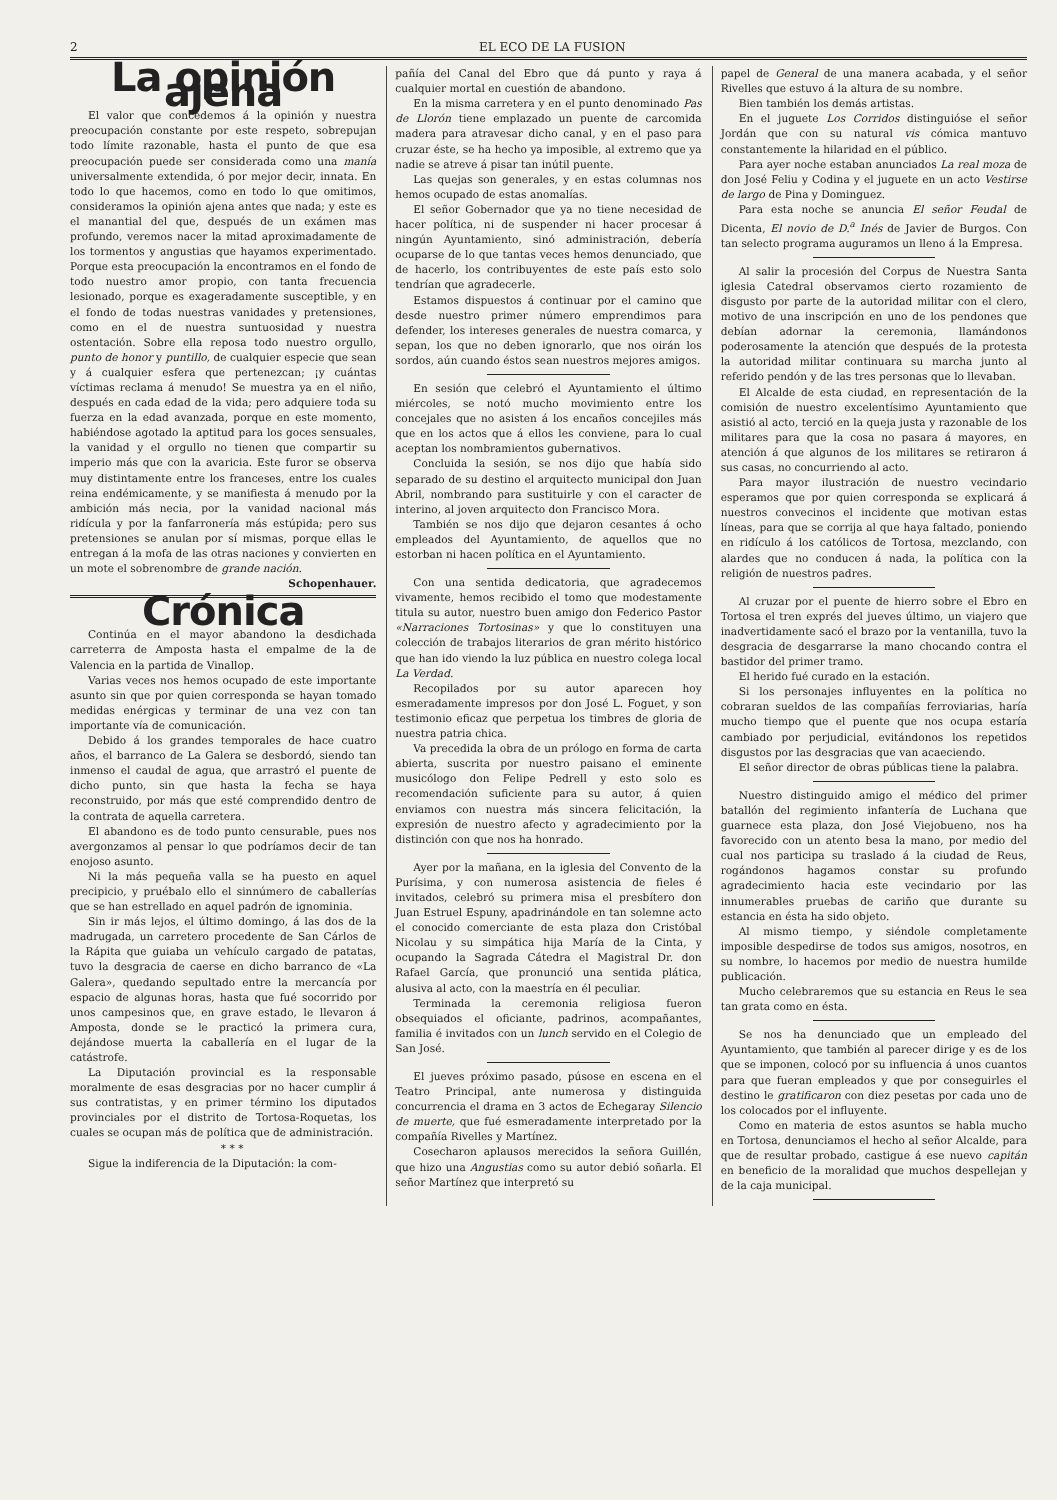2 EL ECO DE LA FUSION
La opinión ajena
El valor que concedemos á la opinión y nuestra preocupación constante por este respeto, sobrepujan todo límite razonable, hasta el punto de que esa preocupación puede ser considerada como una manía universalmente extendida, ó por mejor decir, innata. En todo lo que hacemos, como en todo lo que omitimos, consideramos la opinión ajena antes que nada; y este es el manantial del que, después de un exámen mas profundo, veremos nacer la mitad aproximadamente de los tormentos y angustias que hayamos experimentado. Porque esta preocupación la encontramos en el fondo de todo nuestro amor propio, con tanta frecuencia lesionado, porque es exageradamente susceptible, y en el fondo de todas nuestras vanidades y pretensiones, como en el de nuestra suntuosidad y nuestra ostentación. Sobre ella reposa todo nuestro orgullo, punto de honor y puntillo, de cualquier especie que sean y á cualquier esfera que pertenezcan; ¡y cuántas víctimas reclama á menudo! Se muestra ya en el niño, después en cada edad de la vida; pero adquiere toda su fuerza en la edad avanzada, porque en este momento, habiéndose agotado la aptitud para los goces sensuales, la vanidad y el orgullo no tienen que compartir su imperio más que con la avaricia. Este furor se observa muy distintamente entre los franceses, entre los cuales reina endémicamente, y se manifiesta á menudo por la ambición más necia, por la vanidad nacional más ridícula y por la fanfarronería más estúpida; pero sus pretensiones se anulan por sí mismas, porque ellas le entregan á la mofa de las otras naciones y convierten en un mote el sobrenombre de grande nación.
Schopenhauer.
Crónica
Continúa en el mayor abandono la desdichada carreterra de Amposta hasta el empalme de la de Valencia en la partida de Vinallop.
Varias veces nos hemos ocupado de este importante asunto sin que por quien corresponda se hayan tomado medidas enérgicas y terminar de una vez con tan importante vía de comunicación.
Debido á los grandes temporales de hace cuatro años, el barranco de La Galera se desbordó, siendo tan inmenso el caudal de agua, que arrastró el puente de dicho punto, sin que hasta la fecha se haya reconstruido, por más que esté comprendido dentro de la contrata de aquella carretera.
El abandono es de todo punto censurable, pues nos avergonzamos al pensar lo que podríamos decir de tan enojoso asunto.
Ni la más pequeña valla se ha puesto en aquel precipicio, y pruébalo ello el sinnúmero de caballerías que se han estrellado en aquel padrón de ignominia.
Sin ir más lejos, el último domingo, á las dos de la madrugada, un carretero procedente de San Cárlos de la Rápita que guiaba un vehículo cargado de patatas, tuvo la desgracia de caerse en dicho barranco de «La Galera», quedando sepultado entre la mercancía por espacio de algunas horas, hasta que fué socorrido por unos campesinos que, en grave estado, le llevaron á Amposta, donde se le practicó la primera cura, dejándose muerta la caballería en el lugar de la catástrofe.
La Diputación provincial es la responsable moralmente de esas desgracias por no hacer cumplir á sus contratistas, y en primer término los diputados provinciales por el distrito de Tortosa-Roquetas, los cuales se ocupan más de política que de administración.
* * *
Sigue la indiferencia de la Diputación: la com-
pañía del Canal del Ebro que dá punto y raya á cualquier mortal en cuestión de abandono.
En la misma carretera y en el punto denominado Pas de Llorón tiene emplazado un puente de carcomida madera para atravesar dicho canal, y en el paso para cruzar éste, se ha hecho ya imposible, al extremo que ya nadie se atreve á pisar tan inútil puente.
Las quejas son generales, y en estas columnas nos hemos ocupado de estas anomalías.
El señor Gobernador que ya no tiene necesidad de hacer política, ni de suspender ni hacer procesar á ningún Ayuntamiento, sinó administración, debería ocuparse de lo que tantas veces hemos denunciado, que de hacerlo, los contribuyentes de este país esto solo tendrían que agradecerle.
Estamos dispuestos á continuar por el camino que desde nuestro primer número emprendimos para defender, los intereses generales de nuestra comarca, y sepan, los que no deben ignorarlo, que nos oirán los sordos, aún cuando éstos sean nuestros mejores amigos.
En sesión que celebró el Ayuntamiento el último miércoles, se notó mucho movimiento entre los concejales que no asisten á los encaños concejiles más que en los actos que á ellos les conviene, para lo cual aceptan los nombramientos gubernativos.
Concluida la sesión, se nos dijo que había sido separado de su destino el arquitecto municipal don Juan Abril, nombrando para sustituirle y con el caracter de interino, al joven arquitecto don Francisco Mora.
También se nos dijo que dejaron cesantes á ocho empleados del Ayuntamiento, de aquellos que no estorban ni hacen política en el Ayuntamiento.
Con una sentida dedicatoria, que agradecemos vivamente, hemos recibido el tomo que modestamente titula su autor, nuestro buen amigo don Federico Pastor «Narraciones Tortosinas» y que lo constituyen una colección de trabajos literarios de gran mérito histórico que han ido viendo la luz pública en nuestro colega local La Verdad.
Recopilados por su autor aparecen hoy esmeradamente impresos por don José L. Foguet, y son testimonio eficaz que perpetua los timbres de gloria de nuestra patria chica.
Va precedida la obra de un prólogo en forma de carta abierta, suscrita por nuestro paisano el eminente musicólogo don Felipe Pedrell y esto solo es recomendación suficiente para su autor, á quien enviamos con nuestra más sincera felicitación, la expresión de nuestro afecto y agradecimiento por la distinción con que nos ha honrado.
Ayer por la mañana, en la iglesia del Convento de la Purísima, y con numerosa asistencia de fieles é invitados, celebró su primera misa el presbítero don Juan Estruel Espuny, apadrinándole en tan solemne acto el conocido comerciante de esta plaza don Cristóbal Nicolau y su simpática hija María de la Cinta, y ocupando la Sagrada Cátedra el Magistral Dr. don Rafael García, que pronunció una sentida plática, alusiva al acto, con la maestría en él peculiar.
Terminada la ceremonia religiosa fueron obsequiados el oficiante, padrinos, acompañantes, familia é invitados con un lunch servido en el Colegio de San José.
El jueves próximo pasado, púsose en escena en el Teatro Principal, ante numerosa y distinguida concurrencia el drama en 3 actos de Echegaray Silencio de muerte, que fué esmeradamente interpretado por la compañía Rivelles y Martínez.
Cosecharon aplausos merecidos la señora Guillén, que hizo una Angustias como su autor debió soñarla. El señor Martínez que interpretó su
papel de General de una manera acabada, y el señor Rivelles que estuvo á la altura de su nombre.
Bien también los demás artistas.
En el juguete Los Corridos distinguióse el señor Jordán que con su natural vis cómica mantuvo constantemente la hilaridad en el público.
Para ayer noche estaban anunciados La real moza de don José Feliu y Codina y el juguete en un acto Vestirse de largo de Pina y Dominguez.
Para esta noche se anuncia El señor Feudal de Dicenta, El novio de D.<sup>a</sup> Inés de Javier de Burgos. Con tan selecto programa auguramos un lleno á la Empresa.
Al salir la procesión del Corpus de Nuestra Santa iglesia Catedral observamos cierto rozamiento de disgusto por parte de la autoridad militar con el clero, motivo de una inscripción en uno de los pendones que debían adornar la ceremonia, llamándonos poderosamente la atención que después de la protesta la autoridad militar continuara su marcha junto al referido pendón y de las tres personas que lo llevaban.
El Alcalde de esta ciudad, en representación de la comisión de nuestro excelentísimo Ayuntamiento que asistió al acto, terció en la queja justa y razonable de los militares para que la cosa no pasara á mayores, en atención á que algunos de los militares se retiraron á sus casas, no concurriendo al acto.
Para mayor ilustración de nuestro vecindario esperamos que por quien corresponda se explicará á nuestros convecinos el incidente que motivan estas líneas, para que se corrija al que haya faltado, poniendo en ridículo á los católicos de Tortosa, mezclando, con alardes que no conducen á nada, la política con la religión de nuestros padres.
Al cruzar por el puente de hierro sobre el Ebro en Tortosa el tren exprés del jueves último, un viajero que inadvertidamente sacó el brazo por la ventanilla, tuvo la desgracia de desgarrarse la mano chocando contra el bastidor del primer tramo.
El herido fué curado en la estación.
Si los personajes influyentes en la política no cobraran sueldos de las compañías ferroviarias, haría mucho tiempo que el puente que nos ocupa estaría cambiado por perjudicial, evitándonos los repetidos disgustos por las desgracias que van acaeciendo.
El señor director de obras públicas tiene la palabra.
Nuestro distinguido amigo el médico del primer batallón del regimiento infantería de Luchana que guarnece esta plaza, don José Viejobueno, nos ha favorecido con un atento besa la mano, por medio del cual nos participa su traslado á la ciudad de Reus, rogándonos hagamos constar su profundo agradecimiento hacia este vecindario por las innumerables pruebas de cariño que durante su estancia en ésta ha sido objeto.
Al mismo tiempo, y siéndole completamente imposible despedirse de todos sus amigos, nosotros, en su nombre, lo hacemos por medio de nuestra humilde publicación.
Mucho celebraremos que su estancia en Reus le sea tan grata como en ésta.
Se nos ha denunciado que un empleado del Ayuntamiento, que también al parecer dirige y es de los que se imponen, colocó por su influencia á unos cuantos para que fueran empleados y que por conseguirles el destino le gratificaron con diez pesetas por cada uno de los colocados por el influyente.
Como en materia de estos asuntos se habla mucho en Tortosa, denunciamos el hecho al señor Alcalde, para que de resultar probado, castigue á ese nuevo capitán en beneficio de la moralidad que muchos despellejan y de la caja municipal.